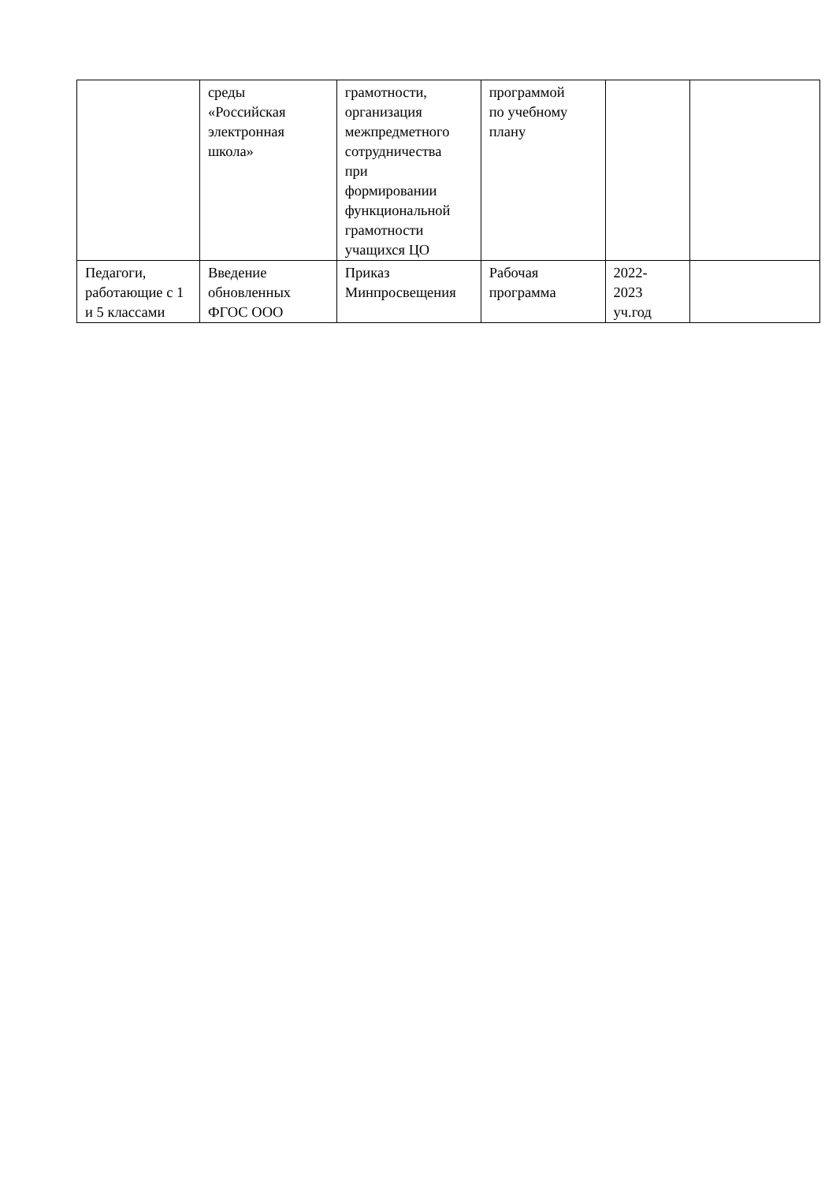| | среды «Российская электронная школа» | грамотности, организация межпредметного сотрудничества при формировании функциональной грамотности учащихся ЦО | программой по учебному плану | | |
| Педагоги, работающие с 1 и 5 классами | Введение обновленных ФГОС ООО | Приказ Минпросвещения | Рабочая программа | 2022- 2023 уч.год | |